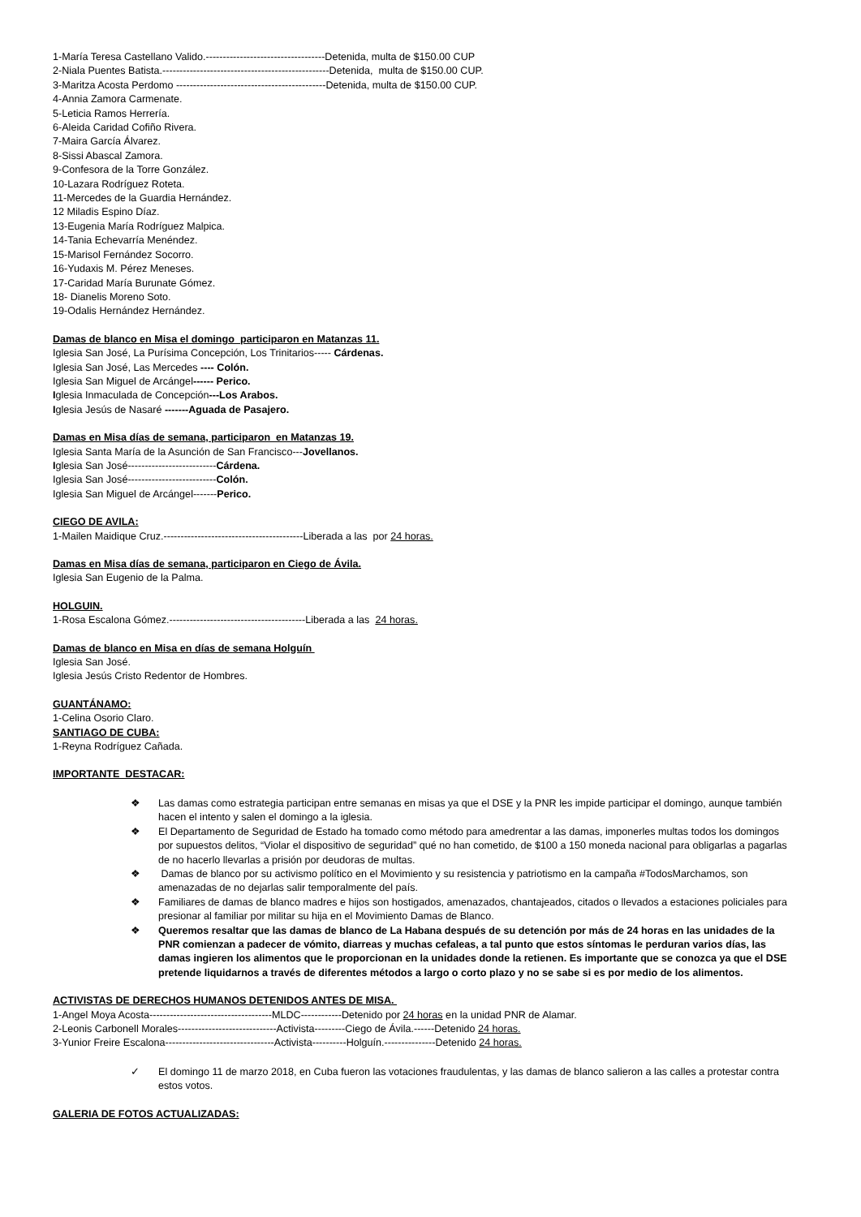1-María Teresa Castellano Valido.-----------------------------------Detenida, multa de $150.00 CUP
2-Niala Puentes Batista.-------------------------------------------------Detenida, multa de $150.00 CUP.
3-Maritza Acosta Perdomo --------------------------------------------Detenida, multa de $150.00 CUP.
4-Annia Zamora Carmenate.
5-Leticia Ramos Herrería.
6-Aleida Caridad Cofiño Rivera.
7-Maira García Álvarez.
8-Sissi Abascal Zamora.
9-Confesora de la Torre González.
10-Lazara Rodríguez Roteta.
11-Mercedes de la Guardia Hernández.
12 Miladis Espino Díaz.
13-Eugenia María Rodríguez Malpica.
14-Tania Echevarría Menéndez.
15-Marisol Fernández Socorro.
16-Yudaxis M. Pérez Meneses.
17-Caridad María Burunate Gómez.
18- Dianelis Moreno Soto.
19-Odalis Hernández Hernández.
Damas de blanco en Misa el domingo participaron en Matanzas 11.
Iglesia San José, La Purísima Concepción, Los Trinitarios----- Cárdenas.
Iglesia San José, Las Mercedes ---- Colón.
Iglesia San Miguel de Arcángel------ Perico.
Iglesia Inmaculada de Concepción---Los Arabos.
Iglesia Jesús de Nasaré -------Aguada de Pasajero.
Damas en Misa días de semana, participaron en Matanzas 19.
Iglesia Santa María de la Asunción de San Francisco---Jovellanos.
Iglesia San José--------------------------Cárdena.
Iglesia San José--------------------------Colón.
Iglesia San Miguel de Arcángel-------Perico.
CIEGO DE AVILA:
1-Mailen Maidique Cruz.-----------------------------------------Liberada a las por 24 horas.
Damas en Misa días de semana, participaron en Ciego de Ávila.
Iglesia San Eugenio de la Palma.
HOLGUIN.
1-Rosa Escalona Gómez.----------------------------------------Liberada a las 24 horas.
Damas de blanco en Misa en días de semana Holguín
Iglesia San José.
Iglesia Jesús Cristo Redentor de Hombres.
GUANTÁNAMO:
1-Celina Osorio Claro.
SANTIAGO DE CUBA:
1-Reyna Rodríguez Cañada.
IMPORTANTE DESTACAR:
❖ Las damas como estrategia participan entre semanas en misas ya que el DSE y la PNR les impide participar el domingo, aunque también hacen el intento y salen el domingo a la iglesia.
❖ El Departamento de Seguridad de Estado ha tomado como método para amedrentar a las damas, imponerles multas todos los domingos por supuestos delitos, “Violar el dispositivo de seguridad” qué no han cometido, de $100 a 150 moneda nacional para obligarlas a pagarlas de no hacerlo llevarlas a prisión por deudoras de multas.
❖ Damas de blanco por su activismo político en el Movimiento y su resistencia y patriotismo en la campaña #TodosMarchamos, son amenazadas de no dejarlas salir temporalmente del país.
❖ Familiares de damas de blanco madres e hijos son hostigados, amenazados, chantajeados, citados o llevados a estaciones policiales para presionar al familiar por militar su hija en el Movimiento Damas de Blanco.
❖ Queremos resaltar que las damas de blanco de La Habana después de su detención por más de 24 horas en las unidades de la PNR comienzan a padecer de vómito, diarreas y muchas cefaleas, a tal punto que estos síntomas le perduran varios días, las damas ingieren los alimentos que le proporcionan en la unidades donde la retienen. Es importante que se conozca ya que el DSE pretende liquidarnos a través de diferentes métodos a largo o corto plazo y no se sabe si es por medio de los alimentos.
ACTIVISTAS DE DERECHOS HUMANOS DETENIDOS ANTES DE MISA.
1-Angel Moya Acosta------------------------------------MLDC------------Detenido por 24 horas en la unidad PNR de Alamar.
2-Leonis Carbonell Morales-----------------------------Activista---------Ciego de Ávila.------Detenido 24 horas.
3-Yunior Freire Escalona--------------------------------Activista----------Holguín.---------------Detenido 24 horas.
✓ El domingo 11 de marzo 2018, en Cuba fueron las votaciones fraudulentas, y las damas de blanco salieron a las calles a protestar contra estos votos.
GALERIA DE FOTOS ACTUALIZADAS: